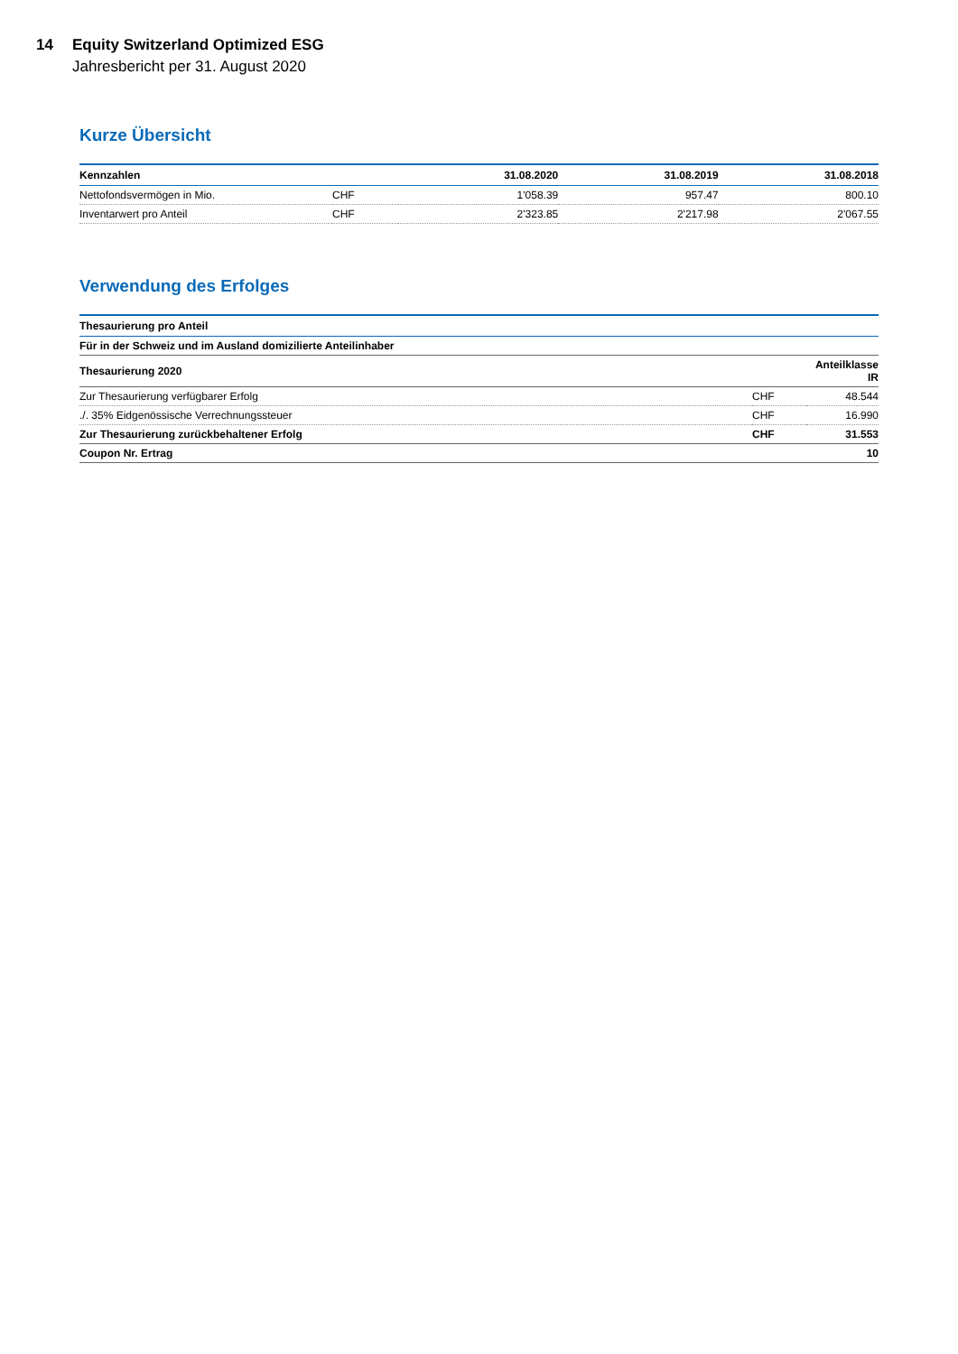14 Equity Switzerland Optimized ESG
Jahresbericht per 31. August 2020
Kurze Übersicht
| Kennzahlen | | 31.08.2020 | 31.08.2019 | 31.08.2018 |
| --- | --- | --- | --- | --- |
| Nettofondsvermögen in Mio. | CHF | 1'058.39 | 957.47 | 800.10 |
| Inventarwert pro Anteil | CHF | 2'323.85 | 2'217.98 | 2'067.55 |
Verwendung des Erfolges
| Thesaurierung pro Anteil | | |
| --- | --- | --- |
| Für in der Schweiz und im Ausland domizilierte Anteilinhaber | | |
| Thesaurierung 2020 | | Anteilklasse IR |
| Zur Thesaurierung verfügbarer Erfolg | CHF | 48.544 |
| ./. 35% Eidgenössische Verrechnungssteuer | CHF | 16.990 |
| Zur Thesaurierung zurückbehaltener Erfolg | CHF | 31.553 |
| Coupon Nr. Ertrag | | 10 |